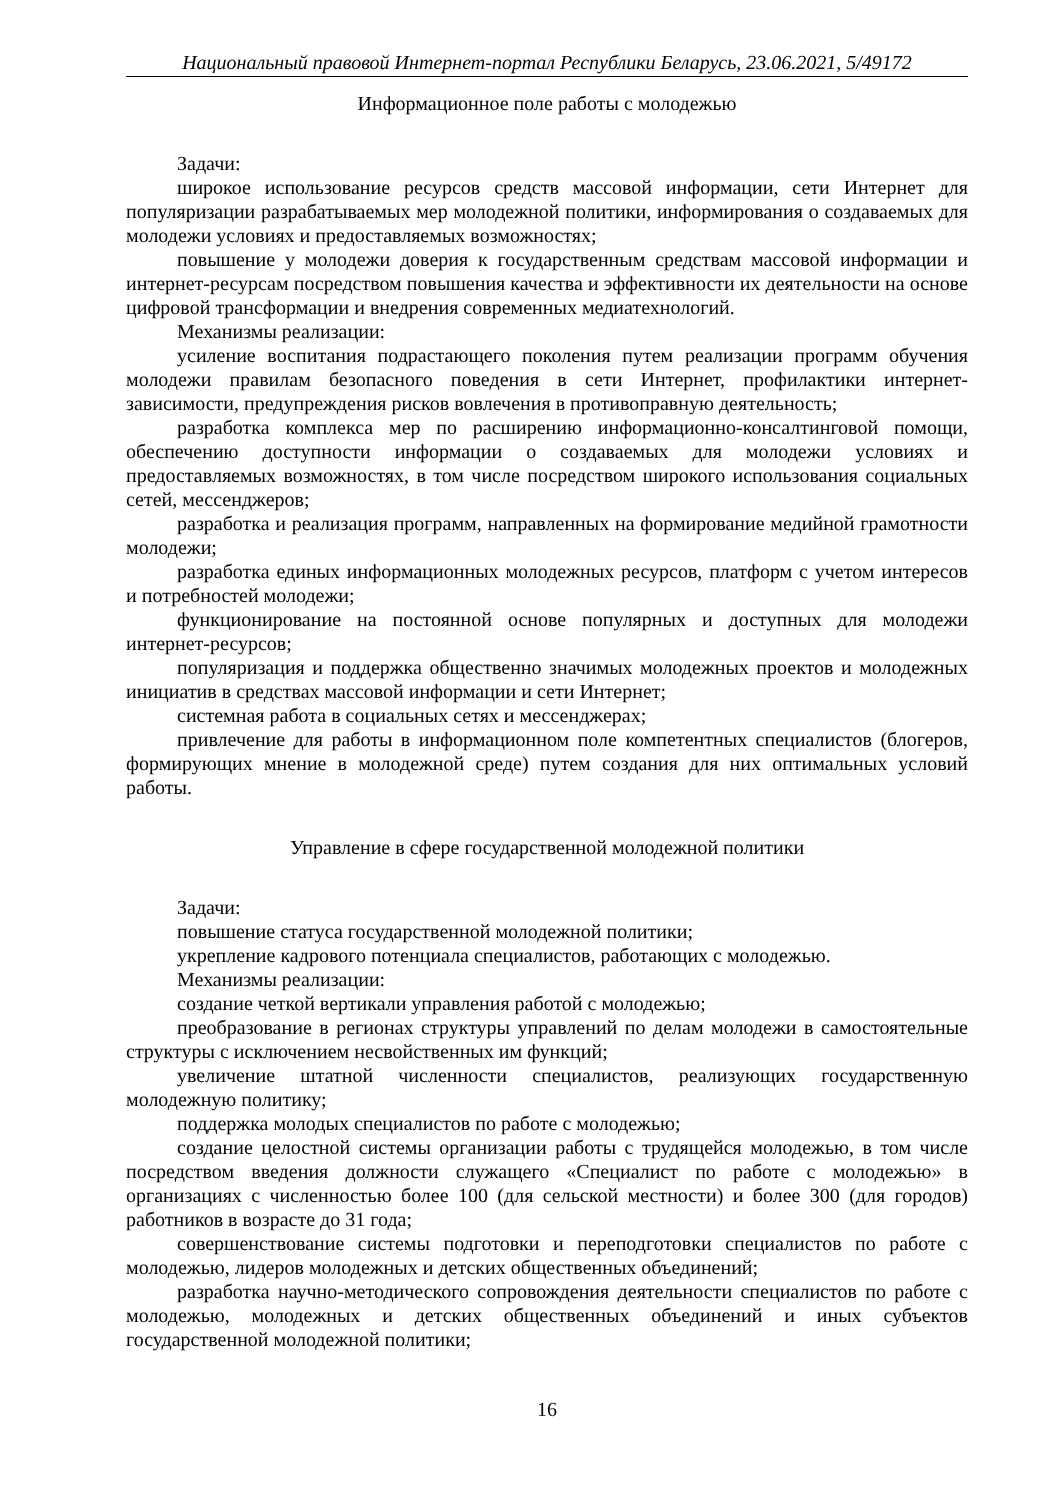Национальный правовой Интернет-портал Республики Беларусь, 23.06.2021, 5/49172
Информационное поле работы с молодежью
Задачи:
широкое использование ресурсов средств массовой информации, сети Интернет для популяризации разрабатываемых мер молодежной политики, информирования о создаваемых для молодежи условиях и предоставляемых возможностях;
повышение у молодежи доверия к государственным средствам массовой информации и интернет-ресурсам посредством повышения качества и эффективности их деятельности на основе цифровой трансформации и внедрения современных медиатехнологий.
Механизмы реализации:
усиление воспитания подрастающего поколения путем реализации программ обучения молодежи правилам безопасного поведения в сети Интернет, профилактики интернет-зависимости, предупреждения рисков вовлечения в противоправную деятельность;
разработка комплекса мер по расширению информационно-консалтинговой помощи, обеспечению доступности информации о создаваемых для молодежи условиях и предоставляемых возможностях, в том числе посредством широкого использования социальных сетей, мессенджеров;
разработка и реализация программ, направленных на формирование медийной грамотности молодежи;
разработка единых информационных молодежных ресурсов, платформ с учетом интересов и потребностей молодежи;
функционирование на постоянной основе популярных и доступных для молодежи интернет-ресурсов;
популяризация и поддержка общественно значимых молодежных проектов и молодежных инициатив в средствах массовой информации и сети Интернет;
системная работа в социальных сетях и мессенджерах;
привлечение для работы в информационном поле компетентных специалистов (блогеров, формирующих мнение в молодежной среде) путем создания для них оптимальных условий работы.
Управление в сфере государственной молодежной политики
Задачи:
повышение статуса государственной молодежной политики;
укрепление кадрового потенциала специалистов, работающих с молодежью.
Механизмы реализации:
создание четкой вертикали управления работой с молодежью;
преобразование в регионах структуры управлений по делам молодежи в самостоятельные структуры с исключением несвойственных им функций;
увеличение штатной численности специалистов, реализующих государственную молодежную политику;
поддержка молодых специалистов по работе с молодежью;
создание целостной системы организации работы с трудящейся молодежью, в том числе посредством введения должности служащего «Специалист по работе с молодежью» в организациях с численностью более 100 (для сельской местности) и более 300 (для городов) работников в возрасте до 31 года;
совершенствование системы подготовки и переподготовки специалистов по работе с молодежью, лидеров молодежных и детских общественных объединений;
разработка научно-методического сопровождения деятельности специалистов по работе с молодежью, молодежных и детских общественных объединений и иных субъектов государственной молодежной политики;
16